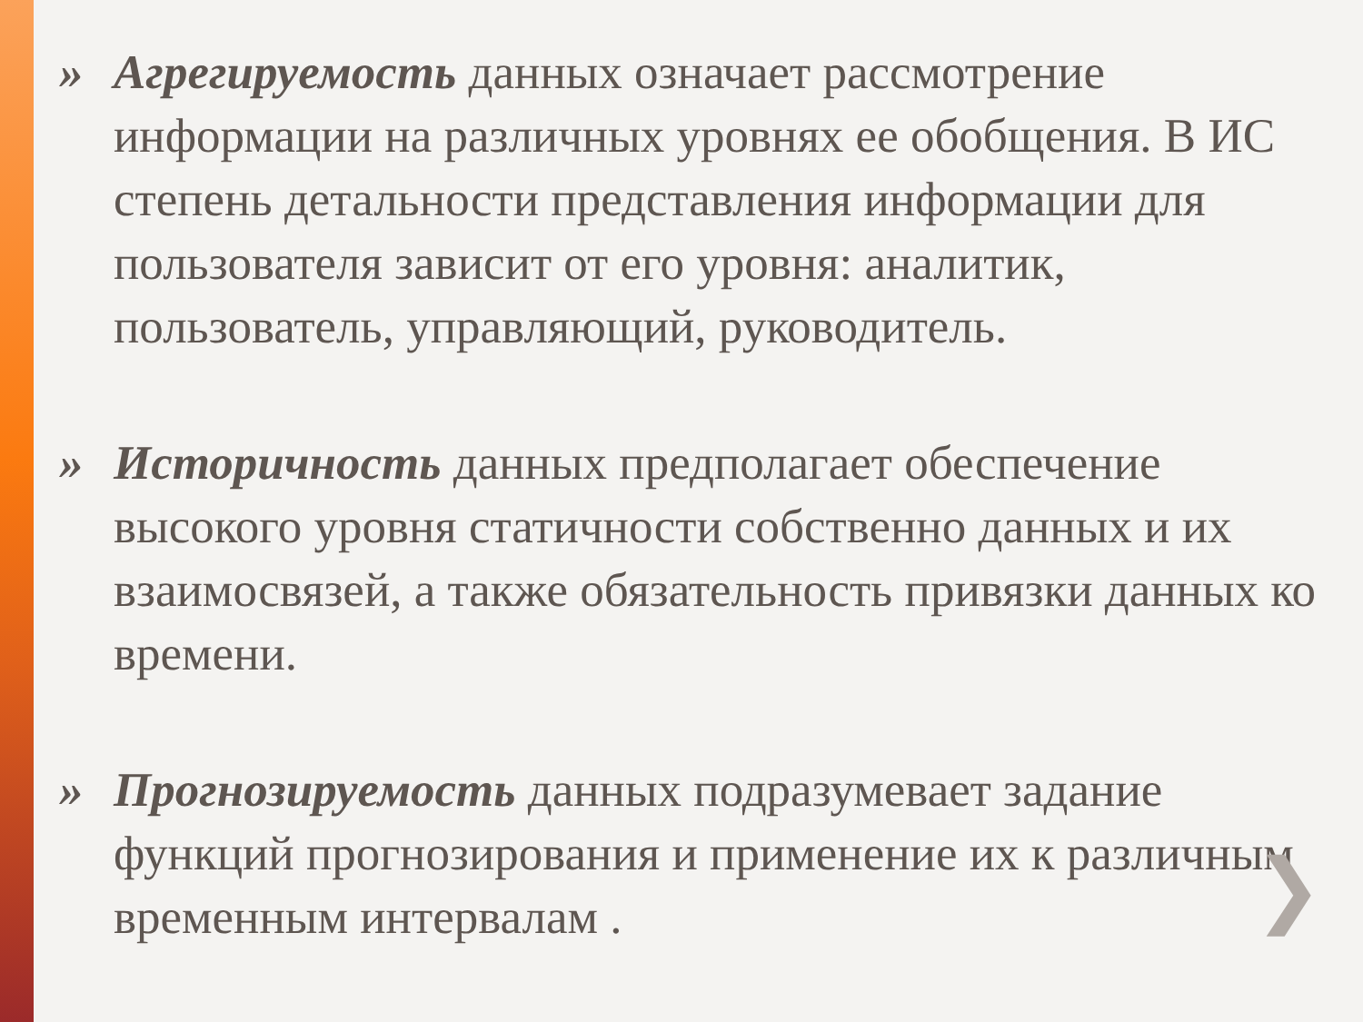» Агрегируемость данных означает рассмотрение информации на различных уровнях ее обобщения. В ИС степень детальности представления информации для пользователя зависит от его уровня: аналитик, пользователь, управляющий, руководитель.
» Историчность данных предполагает обеспечение высокого уровня статичности собственно данных и их взаимосвязей, а также обязательность привязки данных ко времени.
» Прогнозируемость данных подразумевает задание функций прогнозирования и применение их к различным временным интервалам .
❯